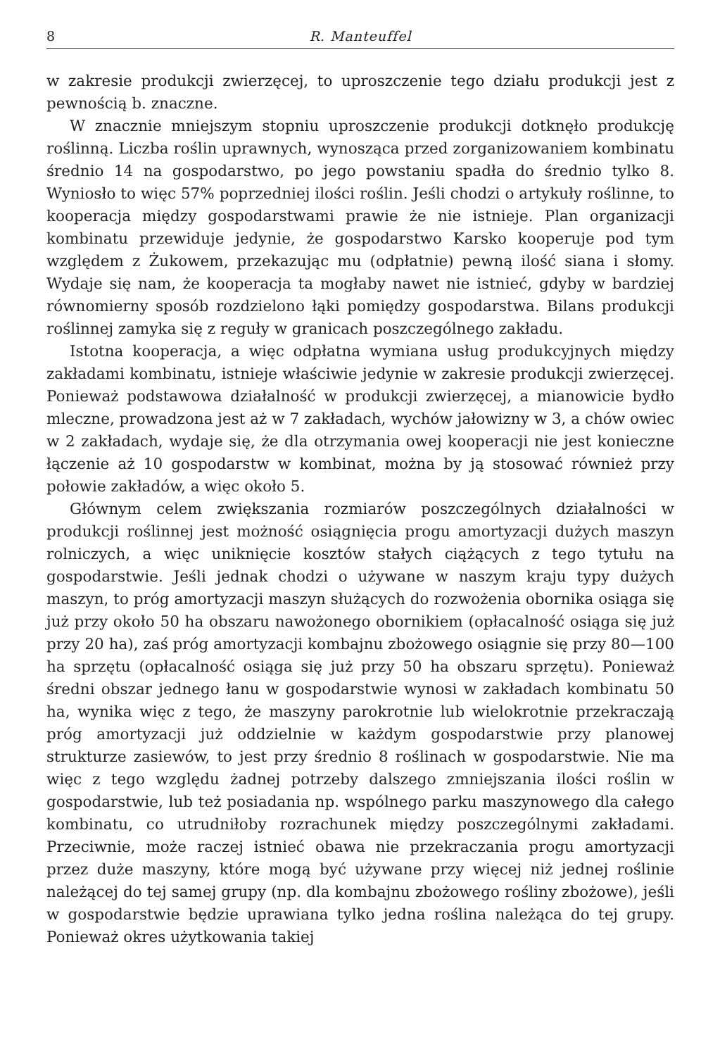8 R. Manteuffel
w zakresie produkcji zwierzęcej, to uproszczenie tego działu produkcji jest z pewnością b. znaczne.
W znacznie mniejszym stopniu uproszczenie produkcji dotknęło produkcję roślinną. Liczba roślin uprawnych, wynosząca przed zorganizowaniem kombinatu średnio 14 na gospodarstwo, po jego powstaniu spadła do średnio tylko 8. Wyniosło to więc 57% poprzedniej ilości roślin. Jeśli chodzi o artykuły roślinne, to kooperacja między gospodarstwami prawie że nie istnieje. Plan organizacji kombinatu przewiduje jedynie, że gospodarstwo Karsko kooperuje pod tym względem z Żukowem, przekazując mu (odpłatnie) pewną ilość siana i słomy. Wydaje się nam, że kooperacja ta mogłaby nawet nie istnieć, gdyby w bardziej równomierny sposób rozdzielono łąki pomiędzy gospodarstwa. Bilans produkcji roślinnej zamyka się z reguły w granicach poszczególnego zakładu.
Istotna kooperacja, a więc odpłatna wymiana usług produkcyjnych między zakładami kombinatu, istnieje właściwie jedynie w zakresie produkcji zwierzęcej. Ponieważ podstawowa działalność w produkcji zwierzęcej, a mianowicie bydło mleczne, prowadzona jest aż w 7 zakładach, wychów jałowizny w 3, a chów owiec w 2 zakładach, wydaje się, że dla otrzymania owej kooperacji nie jest konieczne łączenie aż 10 gospodarstw w kombinat, można by ją stosować również przy połowie zakładów, a więc około 5.
Głównym celem zwiększania rozmiarów poszczególnych działalności w produkcji roślinnej jest możność osiągnięcia progu amortyzacji dużych maszyn rolniczych, a więc uniknięcie kosztów stałych ciążących z tego tytułu na gospodarstwie. Jeśli jednak chodzi o używane w naszym kraju typy dużych maszyn, to próg amortyzacji maszyn służących do rozwożenia obornika osiąga się już przy około 50 ha obszaru nawożonego obornikiem (opłacalność osiąga się już przy 20 ha), zaś próg amortyzacji kombajnu zbożowego osiągnie się przy 80—100 ha sprzętu (opłacalność osiąga się już przy 50 ha obszaru sprzętu). Ponieważ średni obszar jednego łanu w gospodarstwie wynosi w zakładach kombinatu 50 ha, wynika więc z tego, że maszyny parokrotnie lub wielokrotnie przekraczają próg amortyzacji już oddzielnie w każdym gospodarstwie przy planowej strukturze zasiewów, to jest przy średnio 8 roślinach w gospodarstwie. Nie ma więc z tego względu żadnej potrzeby dalszego zmniejszania ilości roślin w gospodarstwie, lub też posiadania np. wspólnego parku maszynowego dla całego kombinatu, co utrudniłoby rozrachunek między poszczególnymi zakładami. Przeciwnie, może raczej istnieć obawa nie przekraczania progu amortyzacji przez duże maszyny, które mogą być używane przy więcej niż jednej roślinie należącej do tej samej grupy (np. dla kombajnu zbożowego rośliny zbożowe), jeśli w gospodarstwie będzie uprawiana tylko jedna roślina należąca do tej grupy. Ponieważ okres użytkowania takiej